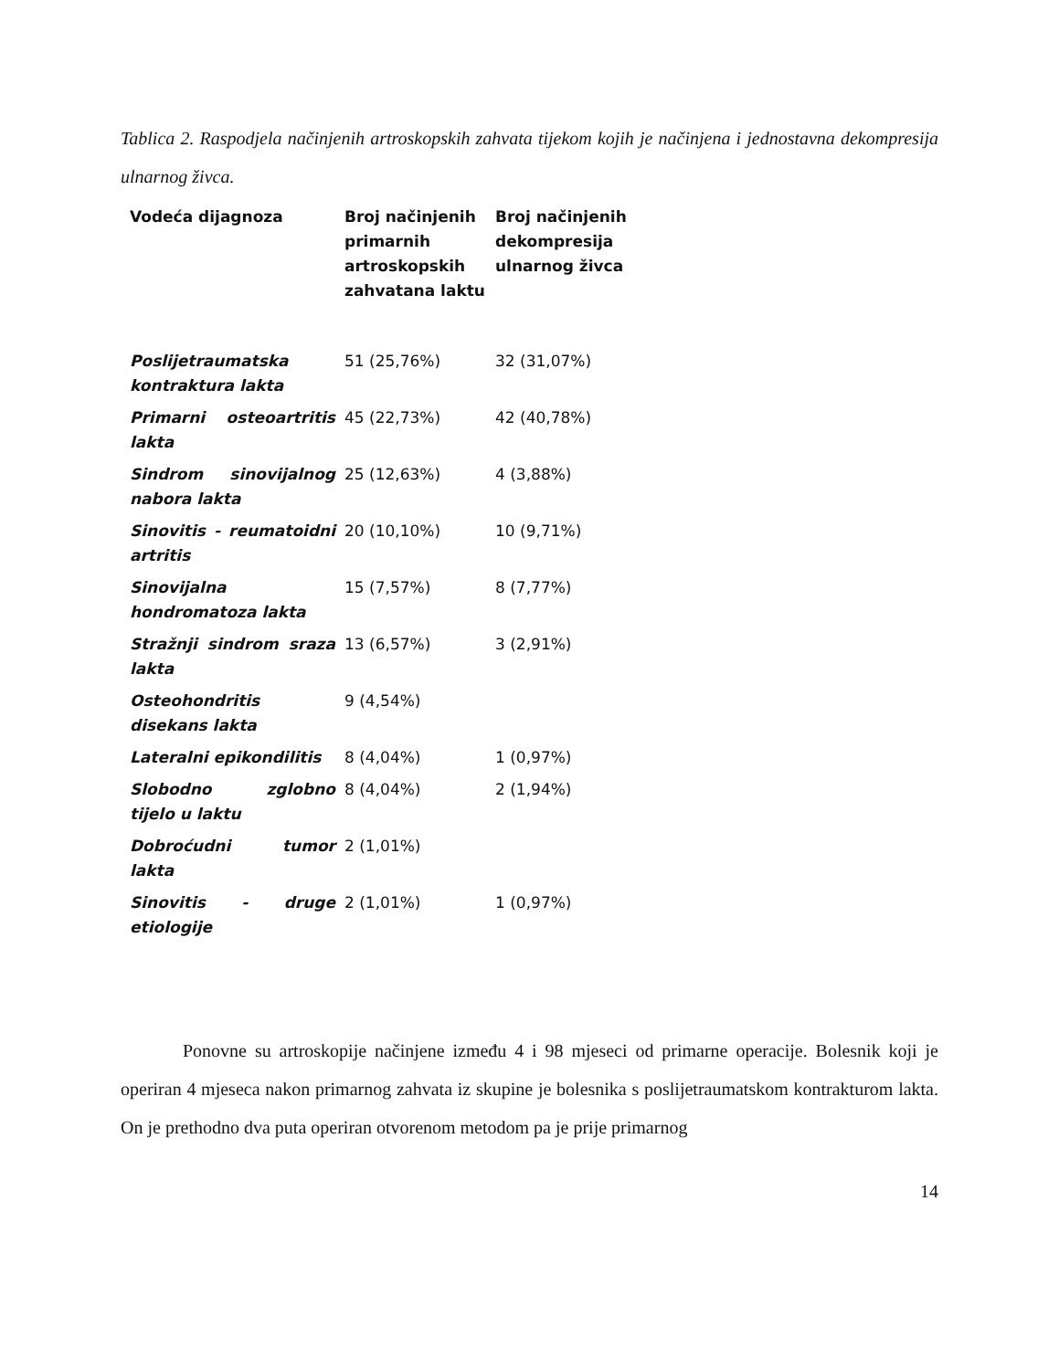Tablica 2. Raspodjela načinjenih artroskopskih zahvata tijekom kojih je načinjena i jednostavna dekompresija ulnarnog živca.
| Vodeća dijagnoza | Broj načinjenih primarnih artroskopskih zahvatana laktu | Broj načinjenih dekompresija ulnarnog živca |
| --- | --- | --- |
| Poslijetraumatska kontraktura lakta | 51 (25,76%) | 32 (31,07%) |
| Primarni osteoartritis lakta | 45 (22,73%) | 42 (40,78%) |
| Sindrom sinovijalnog nabora lakta | 25 (12,63%) | 4 (3,88%) |
| Sinovitis - reumatoidni artritis | 20 (10,10%) | 10 (9,71%) |
| Sinovijalna hondromatoza lakta | 15 (7,57%) | 8 (7,77%) |
| Stražnji sindrom sraza lakta | 13 (6,57%) | 3 (2,91%) |
| Osteohondritis disekans lakta | 9 (4,54%) | |
| Lateralni epikondilitis | 8 (4,04%) | 1 (0,97%) |
| Slobodno zglobno tijelo u laktu | 8 (4,04%) | 2 (1,94%) |
| Dobroćudni tumor lakta | 2 (1,01%) | |
| Sinovitis - druge etiologije | 2 (1,01%) | 1 (0,97%) |
Ponovne su artroskopije načinjene između 4 i 98 mjeseci od primarne operacije. Bolesnik koji je operiran 4 mjeseca nakon primarnog zahvata iz skupine je bolesnika s poslijetraumatskom kontrakturom lakta. On je prethodno dva puta operiran otvorenom metodom pa je prije primarnog
14